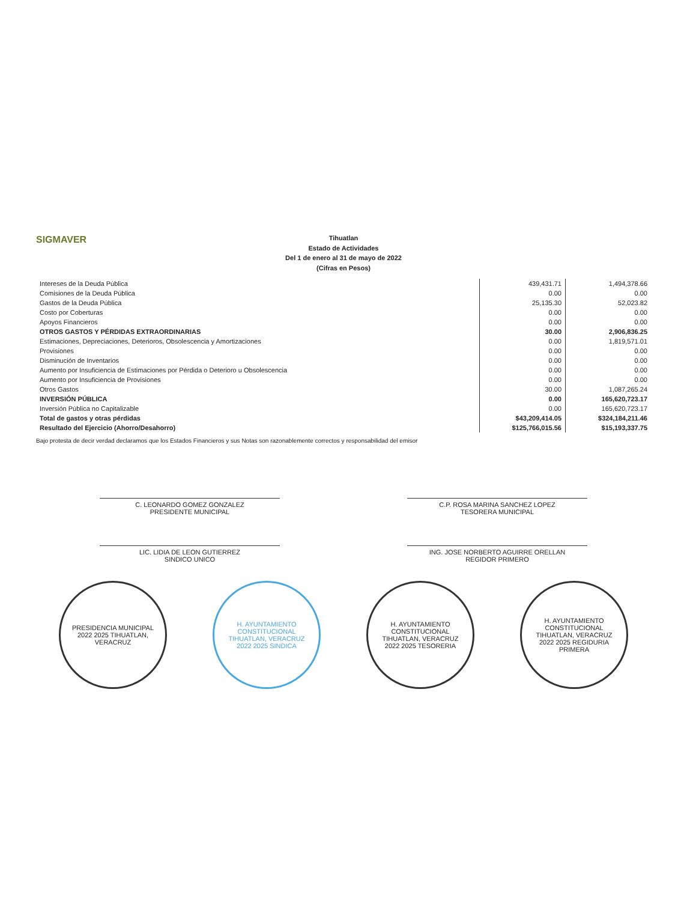SIGMAVER
Tihuatlan
Estado de Actividades
Del 1 de enero al 31 de mayo de 2022
(Cifras en Pesos)
| Intereses de la Deuda Pública | 439,431.71 | 1,494,378.66 |
| Comisiones de la Deuda Pública | 0.00 | 0.00 |
| Gastos de la Deuda Pública | 25,135.30 | 52,023.82 |
| Costo por Coberturas | 0.00 | 0.00 |
| Apoyos Financieros | 0.00 | 0.00 |
| OTROS GASTOS Y PÉRDIDAS EXTRAORDINARIAS | 30.00 | 2,906,836.25 |
| Estimaciones, Depreciaciones, Deterioros, Obsolescencia y Amortizaciones | 0.00 | 1,819,571.01 |
| Provisiones | 0.00 | 0.00 |
| Disminución de Inventarios | 0.00 | 0.00 |
| Aumento por Insuficiencia de Estimaciones por Pérdida o Deterioro u Obsolescencia | 0.00 | 0.00 |
| Aumento por Insuficiencia de Provisiones | 0.00 | 0.00 |
| Otros Gastos | 30.00 | 1,087,265.24 |
| INVERSIÓN PÚBLICA | 0.00 | 165,620,723.17 |
| Inversión Pública no Capitalizable | 0.00 | 165,620,723.17 |
| Total de gastos y otras pérdidas | $43,209,414.05 | $324,184,211.46 |
| Resultado del Ejercicio (Ahorro/Desahorro) | $125,766,015.56 | $15,193,337.75 |
Bajo protesta de decir verdad declaramos que los Estados Financieros y sus Notas son razonablemente correctos y responsabilidad del emisor
C. LEONARDO GOMEZ GONZALEZ
PRESIDENTE MUNICIPAL
LIC. LIDIA DE LEON GUTIERREZ
SINDICO UNICO
C.P. ROSA MARINA SANCHEZ LOPEZ
TESORERA MUNICIPAL
ING. JOSE NORBERTO AGUIRRE ORELLAN
REGIDOR PRIMERO
PRESIDENCIA MUNICIPAL 2022 2025 TIHUATLAN, VERACRUZ
H. AYUNTAMIENTO CONSTITUCIONAL TIHUATLAN, VERACRUZ 2022 2025 SINDICA
H. AYUNTAMIENTO CONSTITUCIONAL TIHUATLAN, VERACRUZ 2022 2025 TESORERIA
H. AYUNTAMIENTO CONSTITUCIONAL TIHUATLAN, VERACRUZ 2022 2025 REGIDURIA PRIMERA